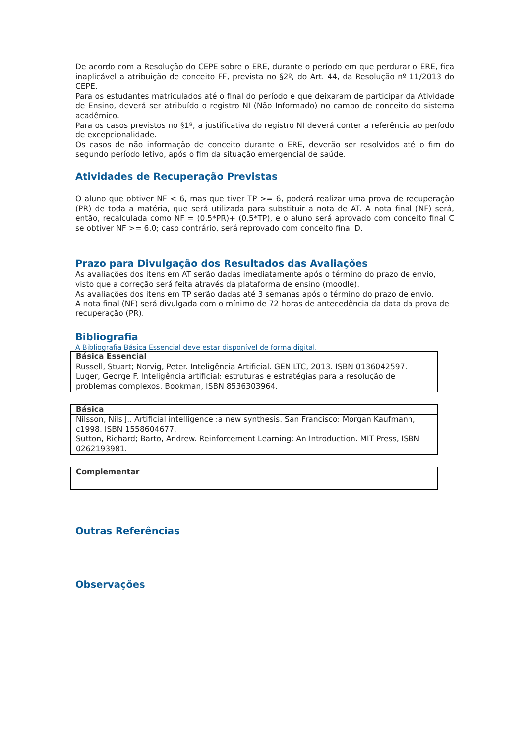De acordo com a Resolução do CEPE sobre o ERE, durante o período em que perdurar o ERE, fica inaplicável a atribuição de conceito FF, prevista no §2º, do Art. 44, da Resolução nº 11/2013 do CEPE.
Para os estudantes matriculados até o final do período e que deixaram de participar da Atividade de Ensino, deverá ser atribuído o registro NI (Não Informado) no campo de conceito do sistema acadêmico.
Para os casos previstos no §1º, a justificativa do registro NI deverá conter a referência ao período de excepcionalidade.
Os casos de não informação de conceito durante o ERE, deverão ser resolvidos até o fim do segundo período letivo, após o fim da situação emergencial de saúde.
Atividades de Recuperação Previstas
O aluno que obtiver NF < 6, mas que tiver TP >= 6, poderá realizar uma prova de recuperação (PR) de toda a matéria, que será utilizada para substituir a nota de AT. A nota final (NF) será, então, recalculada como NF = (0.5*PR)+ (0.5*TP), e o aluno será aprovado com conceito final C se obtiver NF >= 6.0; caso contrário, será reprovado com conceito final D.
Prazo para Divulgação dos Resultados das Avaliações
As avaliações dos itens em AT serão dadas imediatamente após o término do prazo de envio, visto que a correção será feita através da plataforma de ensino (moodle).
As avaliações dos itens em TP serão dadas até 3 semanas após o término do prazo de envio.
A nota final (NF) será divulgada com o mínimo de 72 horas de antecedência da data da prova de recuperação (PR).
Bibliografia
A Bibliografia Básica Essencial deve estar disponível de forma digital.
| Básica Essencial |
| --- |
| Russell, Stuart; Norvig, Peter. Inteligência Artificial. GEN LTC, 2013. ISBN 0136042597. |
| Luger, George F. Inteligência artificial: estruturas e estratégias para a resolução de problemas complexos. Bookman, ISBN 8536303964. |
| Básica |
| --- |
| Nilsson, Nils J.. Artificial intelligence :a new synthesis. San Francisco: Morgan Kaufmann, c1998. ISBN 1558604677. |
| Sutton, Richard; Barto, Andrew. Reinforcement Learning: An Introduction. MIT Press, ISBN 0262193981. |
| Complementar |
| --- |
Outras Referências
Observações